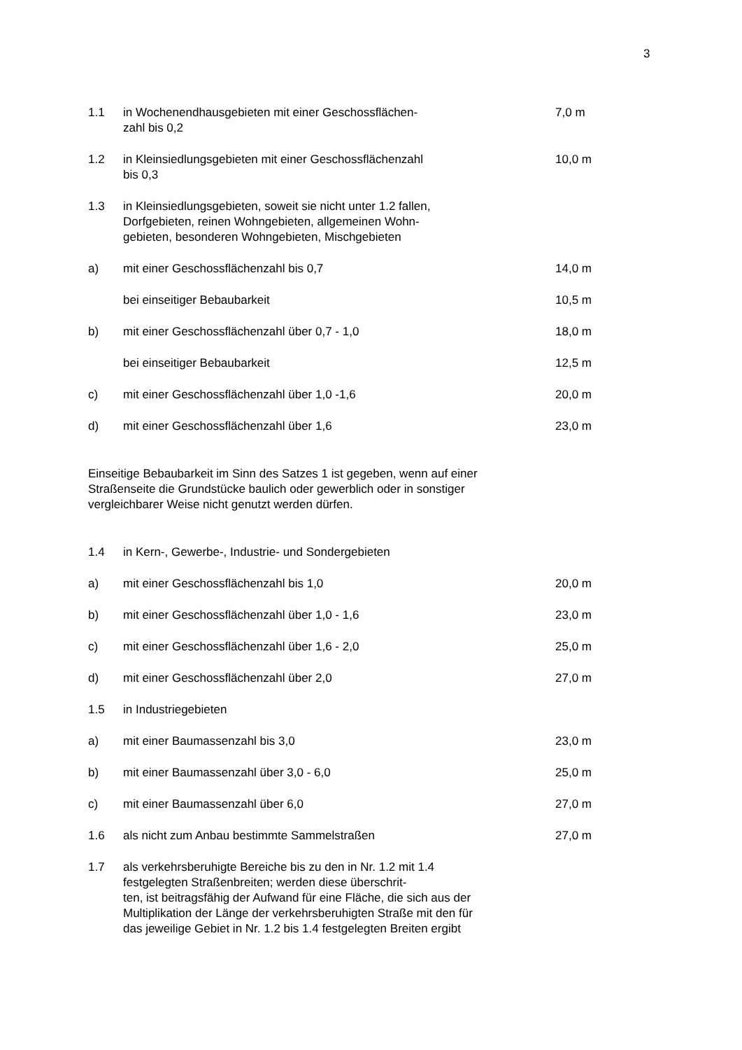3
1.1 in Wochenendhausgebieten mit einer Geschossflächen-
zahl bis 0,2
7,0 m
1.2 in Kleinsiedlungsgebieten mit einer Geschossflächenzahl
bis 0,3
10,0 m
1.3 in Kleinsiedlungsgebieten, soweit sie nicht unter 1.2 fallen, Dorfgebieten, reinen Wohngebieten, allgemeinen Wohn-
gebieten, besonderen Wohngebieten, Mischgebieten
a) mit einer Geschossflächenzahl bis 0,7 14,0 m
bei einseitiger Bebaubarkeit 10,5 m
b) mit einer Geschossflächenzahl über 0,7 - 1,0 18,0 m
bei einseitiger Bebaubarkeit 12,5 m
c) mit einer Geschossflächenzahl über 1,0 -1,6 20,0 m
d) mit einer Geschossflächenzahl über 1,6 23,0 m
Einseitige Bebaubarkeit im Sinn des Satzes 1 ist gegeben, wenn auf einer Straßenseite die Grundstücke baulich oder gewerblich oder in sonstiger vergleichbarer Weise nicht genutzt werden dürfen.
1.4 in Kern-, Gewerbe-, Industrie- und Sondergebieten
a) mit einer Geschossflächenzahl bis 1,0 20,0 m
b) mit einer Geschossflächenzahl über 1,0 - 1,6 23,0 m
c) mit einer Geschossflächenzahl über 1,6 - 2,0 25,0 m
d) mit einer Geschossflächenzahl über 2,0 27,0 m
1.5 in Industriegebieten
a) mit einer Baumassenzahl bis 3,0 23,0 m
b) mit einer Baumassenzahl über 3,0 - 6,0 25,0 m
c) mit einer Baumassenzahl über 6,0 27,0 m
1.6 als nicht zum Anbau bestimmte Sammelstraßen 27,0 m
1.7 als verkehrsberuhigte Bereiche bis zu den in Nr. 1.2 mit 1.4 festgelegten Straßenbreiten; werden diese überschrit-
ten, ist beitragsfähig der Aufwand für eine Fläche, die sich aus der Multiplikation der Länge der verkehrsberuhigten Straße mit den für das jeweilige Gebiet in Nr. 1.2 bis 1.4 festgelegten Breiten ergibt